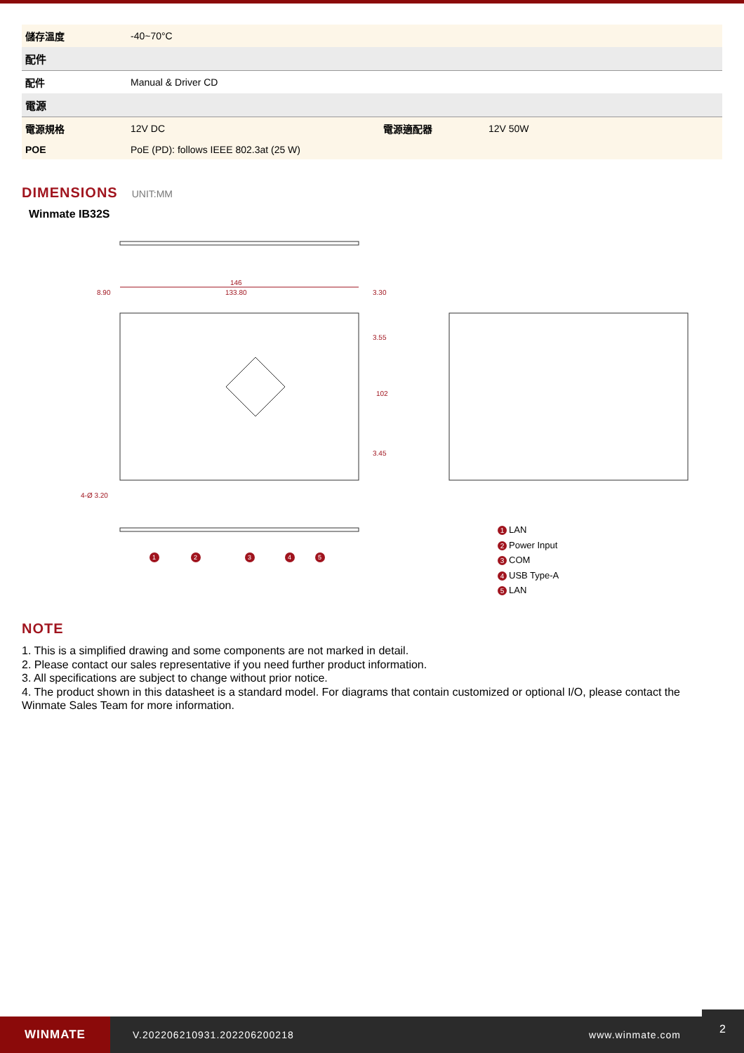| 儲存溫度 | -40~70°C | | |
| 配件 | | | |
| 配件 | Manual & Driver CD | | |
| 電源 | | | |
| 電源規格 | 12V DC | 電源適配器 | 12V 50W |
| POE | PoE (PD): follows IEEE 802.3at (25 W) | | |
DIMENSIONS UNIT:MM
Winmate IB32S
146
133.80
8.90
3.30
4-Ø 3.20
102
3.55
3.45
1
2
3
4
5
1 LAN
2 Power Input
3 COM
4 USB Type-A
5 LAN
NOTE
1. This is a simplified drawing and some components are not marked in detail.
2. Please contact our sales representative if you need further product information.
3. All specifications are subject to change without prior notice.
4. The product shown in this datasheet is a standard model. For diagrams that contain customized or optional I/O, please contact the Winmate Sales Team for more information.
WINMATE
V.202206210931.202206200218 www.winmate.com
2